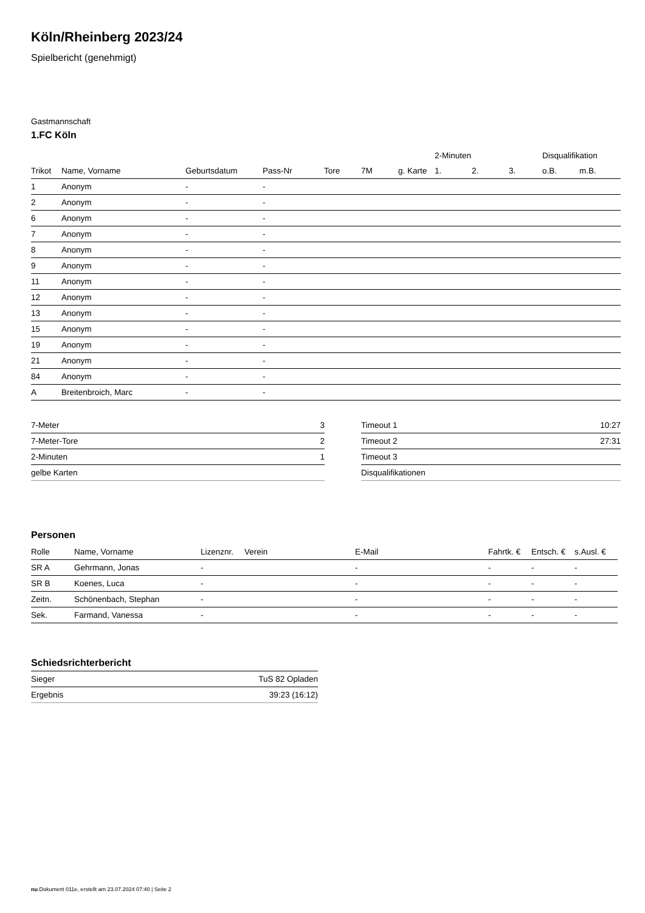Köln/Rheinberg 2023/24
Spielbericht (genehmigt)
Gastmannschaft
1.FC Köln
| | | | | | | | 2-Minuten | | | Disqualifikation | |
| --- | --- | --- | --- | --- | --- | --- | --- | --- | --- | --- | --- |
| Trikot | Name, Vorname | Geburtsdatum | Pass-Nr | Tore | 7M | g. Karte | 1. | 2. | 3. | o.B. | m.B. |
| 1 | Anonym | - | - | | | | | | | | |
| 2 | Anonym | - | - | | | | | | | | |
| 6 | Anonym | - | - | | | | | | | | |
| 7 | Anonym | - | - | | | | | | | | |
| 8 | Anonym | - | - | | | | | | | | |
| 9 | Anonym | - | - | | | | | | | | |
| 11 | Anonym | - | - | | | | | | | | |
| 12 | Anonym | - | - | | | | | | | | |
| 13 | Anonym | - | - | | | | | | | | |
| 15 | Anonym | - | - | | | | | | | | |
| 19 | Anonym | - | - | | | | | | | | |
| 21 | Anonym | - | - | | | | | | | | |
| 84 | Anonym | - | - | | | | | | | | |
| A | Breitenbroich, Marc | - | - | | | | | | | | |
| 7-Meter | 3 |
| 7-Meter-Tore | 2 |
| 2-Minuten | 1 |
| gelbe Karten | |
| Timeout 1 | 10:27 |
| Timeout 2 | 27:31 |
| Timeout 3 | |
| Disqualifikationen | |
Personen
| Rolle | Name, Vorname | Lizenznr. | Verein | E-Mail | Fahrtk. € | Entsch. € | s.Ausl. € |
| --- | --- | --- | --- | --- | --- | --- | --- |
| SR A | Gehrmann, Jonas | - | | - | - | - | - |
| SR B | Koenes, Luca | - | | - | - | - | - |
| Zeitn. | Schönenbach, Stephan | - | | - | - | - | - |
| Sek. | Farmand, Vanessa | - | | - | - | - | - |
Schiedsrichterbericht
| Sieger | TuS 82 Opladen |
| Ergebnis | 39:23 (16:12) |
nu.Dokument 011e, erstellt am 23.07.2024 07:40 | Seite 2